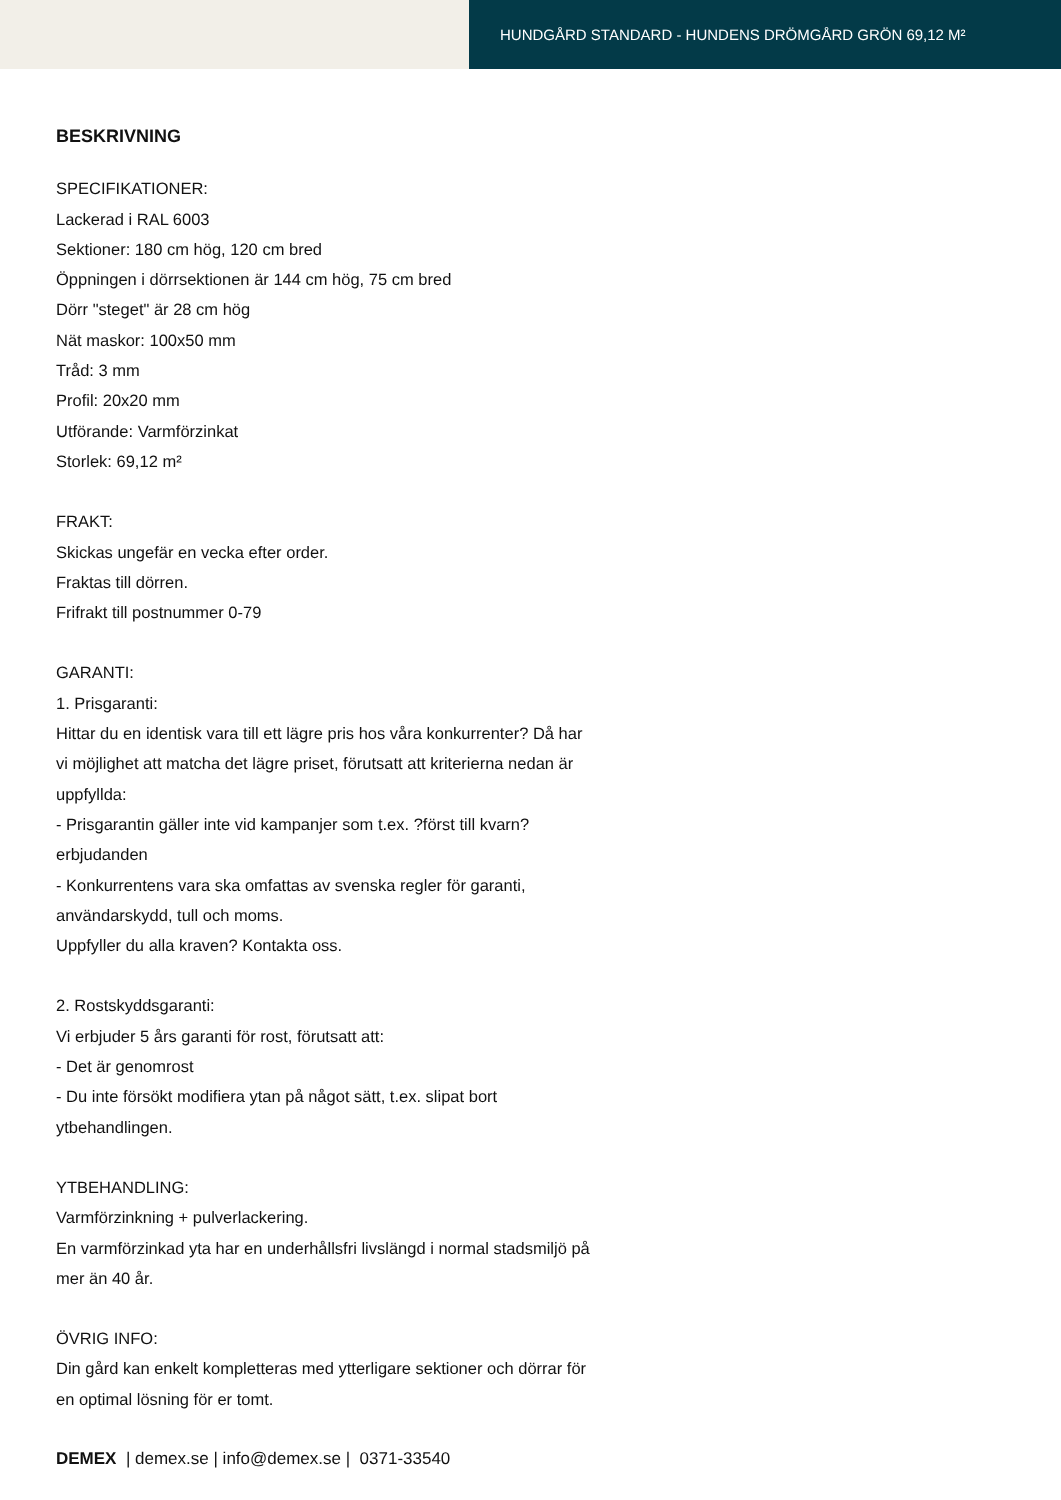HUNDGÅRD STANDARD - HUNDENS DRÖMGÅRD GRÖN 69,12 M²
BESKRIVNING
SPECIFIKATIONER:
Lackerad i RAL 6003
Sektioner: 180 cm hög, 120 cm bred
Öppningen i dörrsektionen är 144 cm hög, 75 cm bred
Dörr "steget" är 28 cm hög
Nät maskor: 100x50 mm
Tråd: 3 mm
Profil: 20x20 mm
Utförande: Varmförzinkat
Storlek: 69,12 m²
FRAKT:
Skickas ungefär en vecka efter order.
Fraktas till dörren.
Frifrakt till postnummer 0-79
GARANTI:
1. Prisgaranti:
Hittar du en identisk vara till ett lägre pris hos våra konkurrenter? Då har vi möjlighet att matcha det lägre priset, förutsatt att kriterierna nedan är uppfyllda:
- Prisgarantin gäller inte vid kampanjer som t.ex. ?först till kvarn? erbjudanden
- Konkurrentens vara ska omfattas av svenska regler för garanti, användarskydd, tull och moms.
Uppfyller du alla kraven? Kontakta oss.
2. Rostskyddsgaranti:
Vi erbjuder 5 års garanti för rost, förutsatt att:
- Det är genomrost
- Du inte försökt modifiera ytan på något sätt, t.ex. slipat bort ytbehandlingen.
YTBEHANDLING:
Varmförzinkning + pulverlackering.
En varmförzinkad yta har en underhållsfri livslängd i normal stadsmiljö på mer än 40 år.
ÖVRIG INFO:
Din gård kan enkelt kompletteras med ytterligare sektioner och dörrar för en optimal lösning för er tomt.
DEMEX | demex.se | info@demex.se | 0371-33540